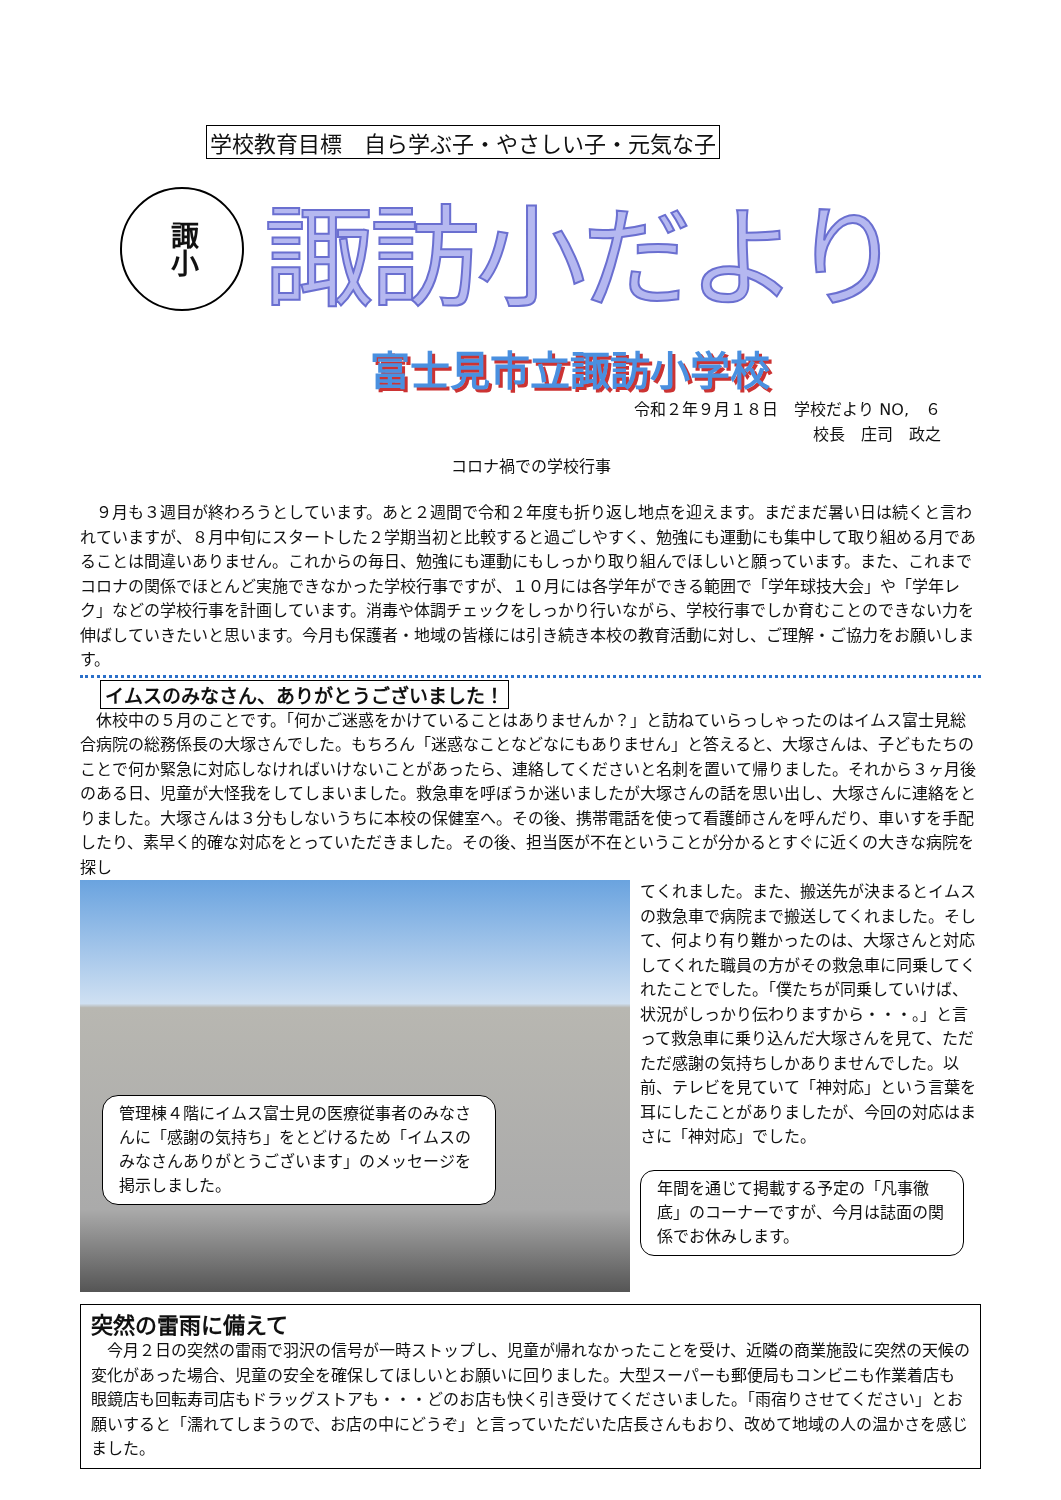学校教育目標　自ら学ぶ子・やさしい子・元気な子
諏小
諏訪小だより
富士見市立諏訪小学校
令和２年９月１８日　学校だより NO,　６
校長　庄司　政之
コロナ禍での学校行事
９月も３週目が終わろうとしています。あと２週間で令和２年度も折り返し地点を迎えます。まだまだ暑い日は続くと言われていますが、８月中旬にスタートした２学期当初と比較すると過ごしやすく、勉強にも運動にも集中して取り組める月であることは間違いありません。これからの毎日、勉強にも運動にもしっかり取り組んでほしいと願っています。また、これまでコロナの関係でほとんど実施できなかった学校行事ですが、１０月には各学年ができる範囲で「学年球技大会」や「学年レク」などの学校行事を計画しています。消毒や体調チェックをしっかり行いながら、学校行事でしか育むことのできない力を伸ばしていきたいと思います。今月も保護者・地域の皆様には引き続き本校の教育活動に対し、ご理解・ご協力をお願いします。
イムスのみなさん、ありがとうございました！
休校中の５月のことです。「何かご迷惑をかけていることはありませんか？」と訪ねていらっしゃったのはイムス富士見総合病院の総務係長の大塚さんでした。もちろん「迷惑なことなどなにもありません」と答えると、大塚さんは、子どもたちのことで何か緊急に対応しなければいけないことがあったら、連絡してくださいと名刺を置いて帰りました。それから３ヶ月後のある日、児童が大怪我をしてしまいました。救急車を呼ぼうか迷いましたが大塚さんの話を思い出し、大塚さんに連絡をとりました。大塚さんは３分もしないうちに本校の保健室へ。その後、携帯電話を使って看護師さんを呼んだり、車いすを手配したり、素早く的確な対応をとっていただきました。その後、担当医が不在ということが分かるとすぐに近くの大きな病院を探し
管理棟４階にイムス富士見の医療従事者のみなさんに「感謝の気持ち」をとどけるため「イムスのみなさんありがとうございます」のメッセージを掲示しました。
てくれました。また、搬送先が決まるとイムスの救急車で病院まで搬送してくれました。そして、何より有り難かったのは、大塚さんと対応してくれた職員の方がその救急車に同乗してくれたことでした。「僕たちが同乗していけば、状況がしっかり伝わりますから・・・。」と言って救急車に乗り込んだ大塚さんを見て、ただただ感謝の気持ちしかありませんでした。以前、テレビを見ていて「神対応」という言葉を耳にしたことがありましたが、今回の対応はまさに「神対応」でした。
年間を通じて掲載する予定の「凡事徹底」のコーナーですが、今月は誌面の関係でお休みします。
突然の雷雨に備えて
今月２日の突然の雷雨で羽沢の信号が一時ストップし、児童が帰れなかったことを受け、近隣の商業施設に突然の天候の変化があった場合、児童の安全を確保してほしいとお願いに回りました。大型スーパーも郵便局もコンビニも作業着店も眼鏡店も回転寿司店もドラッグストアも・・・どのお店も快く引き受けてくださいました。「雨宿りさせてください」とお願いすると「濡れてしまうので、お店の中にどうぞ」と言っていただいた店長さんもおり、改めて地域の人の温かさを感じました。